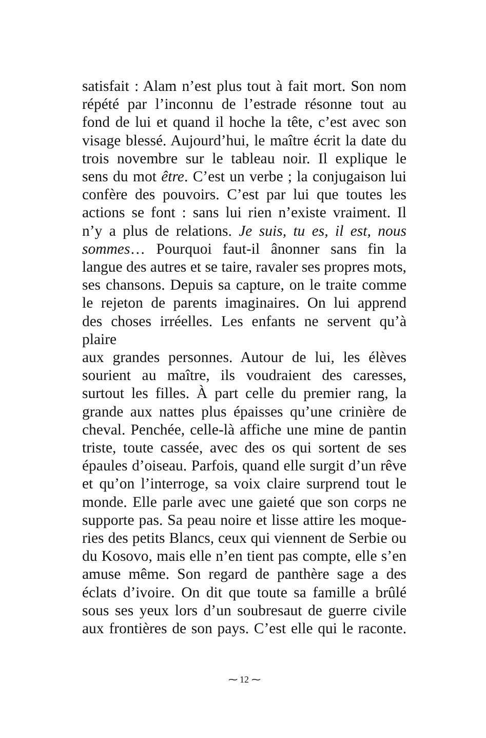satisfait : Alam n’est plus tout à fait mort. Son nom
répété par l’inconnu de l’estrade résonne tout au
fond de lui et quand il hoche la tête, c’est avec son
visage blessé. Aujourd’hui, le maître écrit la date du
trois novembre sur le tableau noir. Il explique le
sens du mot être. C’est un verbe ; la conjugaison lui
confère des pouvoirs. C’est par lui que toutes les
actions se font : sans lui rien n’existe vraiment. Il
n’y a plus de relations. Je suis, tu es, il est, nous
sommes… Pourquoi faut-il ânonner sans fin la
langue des autres et se taire, ravaler ses propres mots,
ses chansons. Depuis sa capture, on le traite comme
le rejeton de parents imaginaires. On lui apprend
des choses irréelles. Les enfants ne servent qu’à plaire
aux grandes personnes. Autour de lui, les élèves
sourient au maître, ils voudraient des caresses,
surtout les filles. À part celle du premier rang, la
grande aux nattes plus épaisses qu’une crinière de
cheval. Penchée, celle-là affiche une mine de pantin
triste, toute cassée, avec des os qui sortent de ses
épaules d’oiseau. Parfois, quand elle surgit d’un rêve
et qu’on l’interroge, sa voix claire surprend tout le
monde. Elle parle avec une gaieté que son corps ne
supporte pas. Sa peau noire et lisse attire les moque-
ries des petits Blancs, ceux qui viennent de Serbie ou
du Kosovo, mais elle n’en tient pas compte, elle s’en
amuse même. Son regard de panthère sage a des
éclats d’ivoire. On dit que toute sa famille a brûlé
sous ses yeux lors d’un soubresaut de guerre civile
aux frontières de son pays. C’est elle qui le raconte.
⁓ 12 ⁓